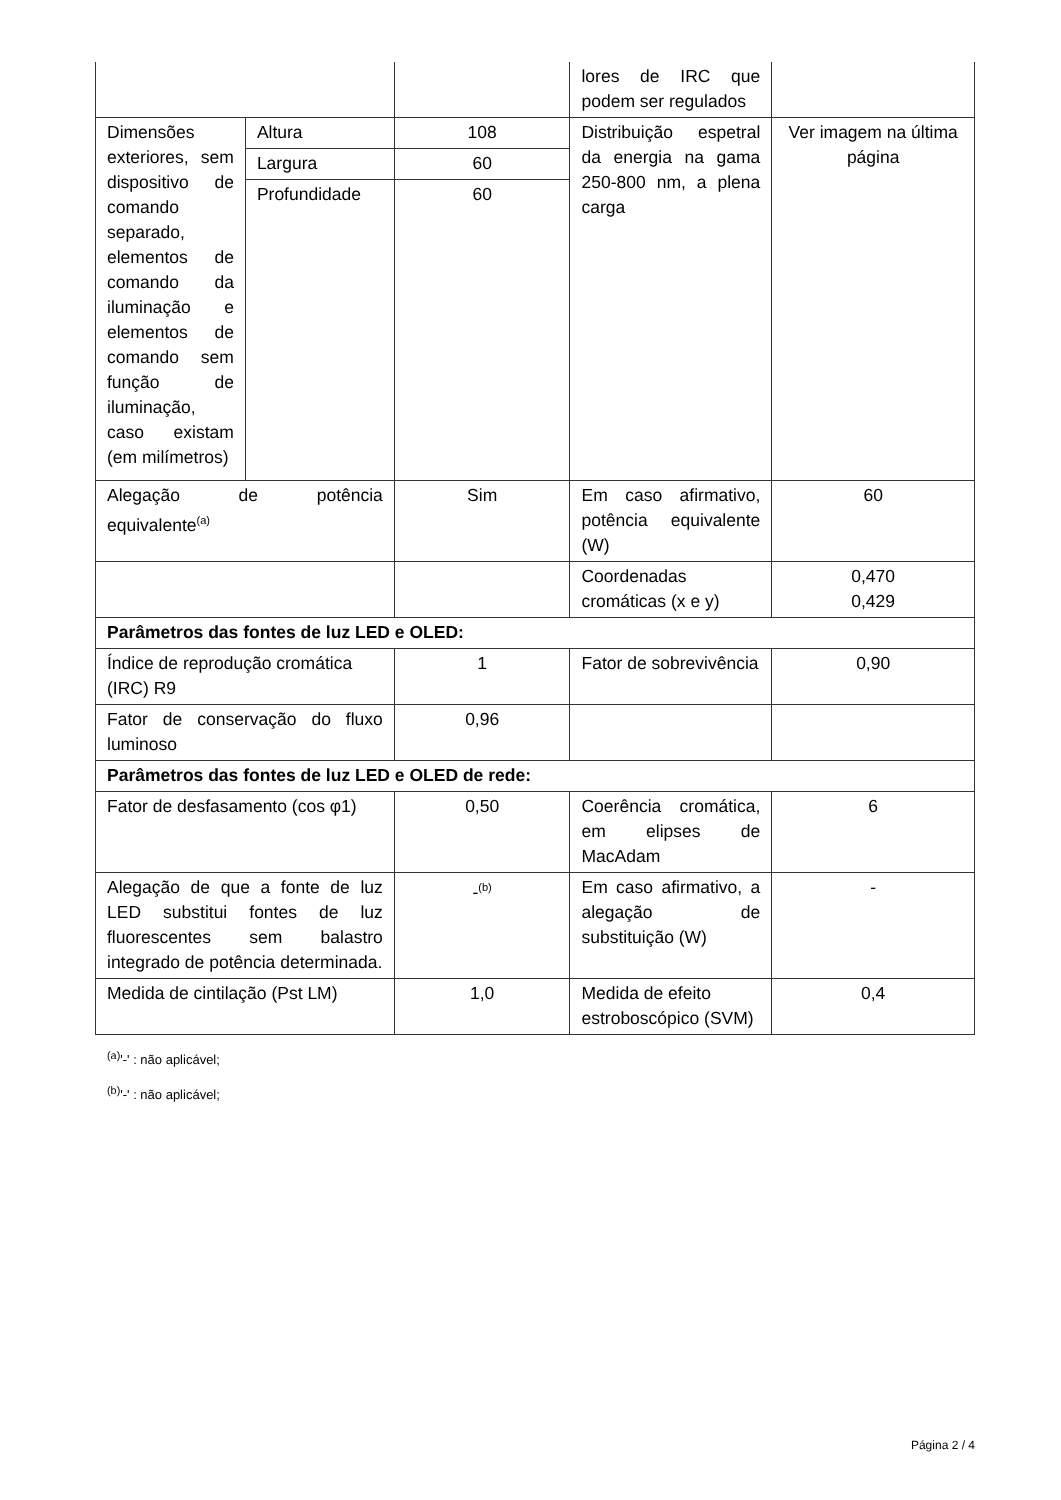| | | | lores de IRC que podem ser regulados | |
| Dimensões exteriores, sem dispositivo de comando separado, elementos de comando da iluminação e elementos de comando sem função de iluminação, caso existam (em milímetros) | Altura | 108 | Distribuição espetral da energia na gama 250-800 nm, a plena carga | Ver imagem na última página |
| | Largura | 60 | | |
| | Profundidade | 60 | | |
| Alegação de potência equivalente<sup>(a)</sup> | | Sim | Em caso afirmativo, potência equivalente (W) | 60 |
| | | | Coordenadas cromáticas (x e y) | 0,470 0,429 |
| Parâmetros das fontes de luz LED e OLED: | | | | |
| Índice de reprodução cromática (IRC) R9 | | 1 | Fator de sobrevivência | 0,90 |
| Fator de conservação do fluxo luminoso | | 0,96 | | |
| Parâmetros das fontes de luz LED e OLED de rede: | | | | |
| Fator de desfasamento (cos φ1) | | 0,50 | Coerência cromática, em elipses de MacAdam | 6 |
| Alegação de que a fonte de luz LED substitui fontes de luz fluorescentes sem balastro integrado de potência determinada. | | -<sup>(b)</sup> | Em caso afirmativo, a alegação de substituição (W) | - |
| Medida de cintilação (Pst LM) | | 1,0 | Medida de efeito estroboscópico (SVM) | 0,4 |
<sup>(a)</sup> '-' : não aplicável;
<sup>(b)</sup> '-' : não aplicável;
Página 2 / 4